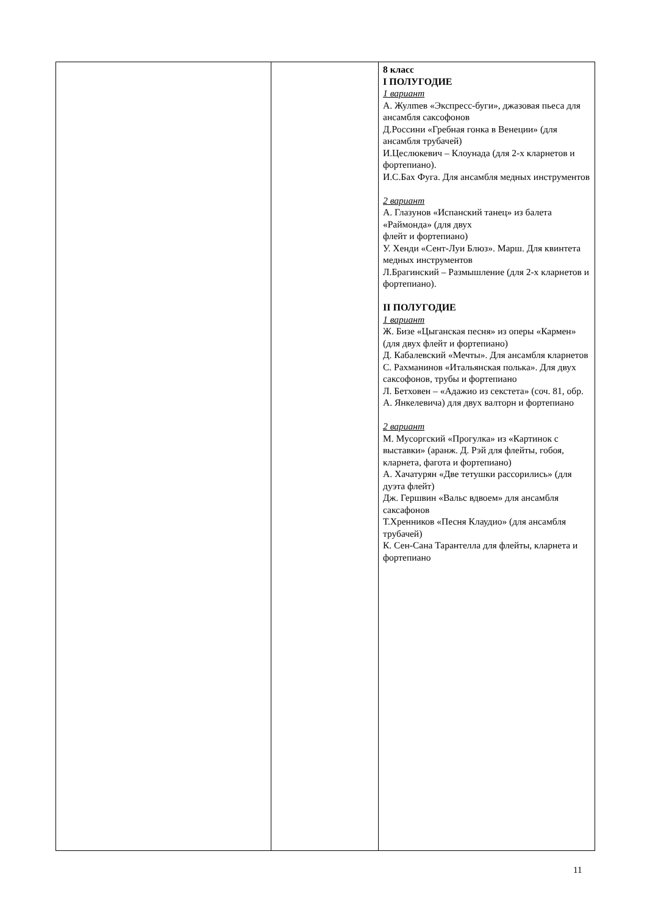| | | 8 класс I ПОЛУГОДИЕ 1 вариант А. Жулmев «Экспресс-буги», джазовая пьеса для ансамбля саксофонов Д.Россини «Гребная гонка в Венеции» (для ансамбля трубачей) И.Цеслюкевич – Клоунада (для 2-х кларнетов и фортепиано). И.С.Бах Фуга. Для ансамбля медных инструментов 2 вариант А. Глазунов «Испанский танец» из балета «Раймонда» (для двух флейт и фортепиано) У. Хенди «Сент-Луи Блюз». Марш. Для квинтета медных инструментов Л.Брагинский – Размышление (для 2-х кларнетов и фортепиано). II ПОЛУГОДИЕ 1 вариант Ж. Бизе «Цыганская песня» из оперы «Кармен» (для двух флейт и фортепиано) Д. Кабалевский «Мечты». Для ансамбля кларнетов С. Рахманинов «Итальянская полька». Для двух саксофонов, трубы и фортепиано Л. Бетховен – «Адажио из секстета» (соч. 81, обр. А. Янкелевича) для двух валторн и фортепиано 2 вариант М. Мусоргский «Прогулка» из «Картинок с выставки» (аранж. Д. Рэй для флейты, гобоя, кларнета, фагота и фортепиано) А. Хачатурян «Две тетушки рассорились» (для дуэта флейт) Дж. Гершвин «Вальс вдвоем» для ансамбля саксафонов Т.Хренников «Песня Клаудио» (для ансамбля трубачей) К. Сен-Сана Тарантелла для флейты, кларнета и фортепиано |
11